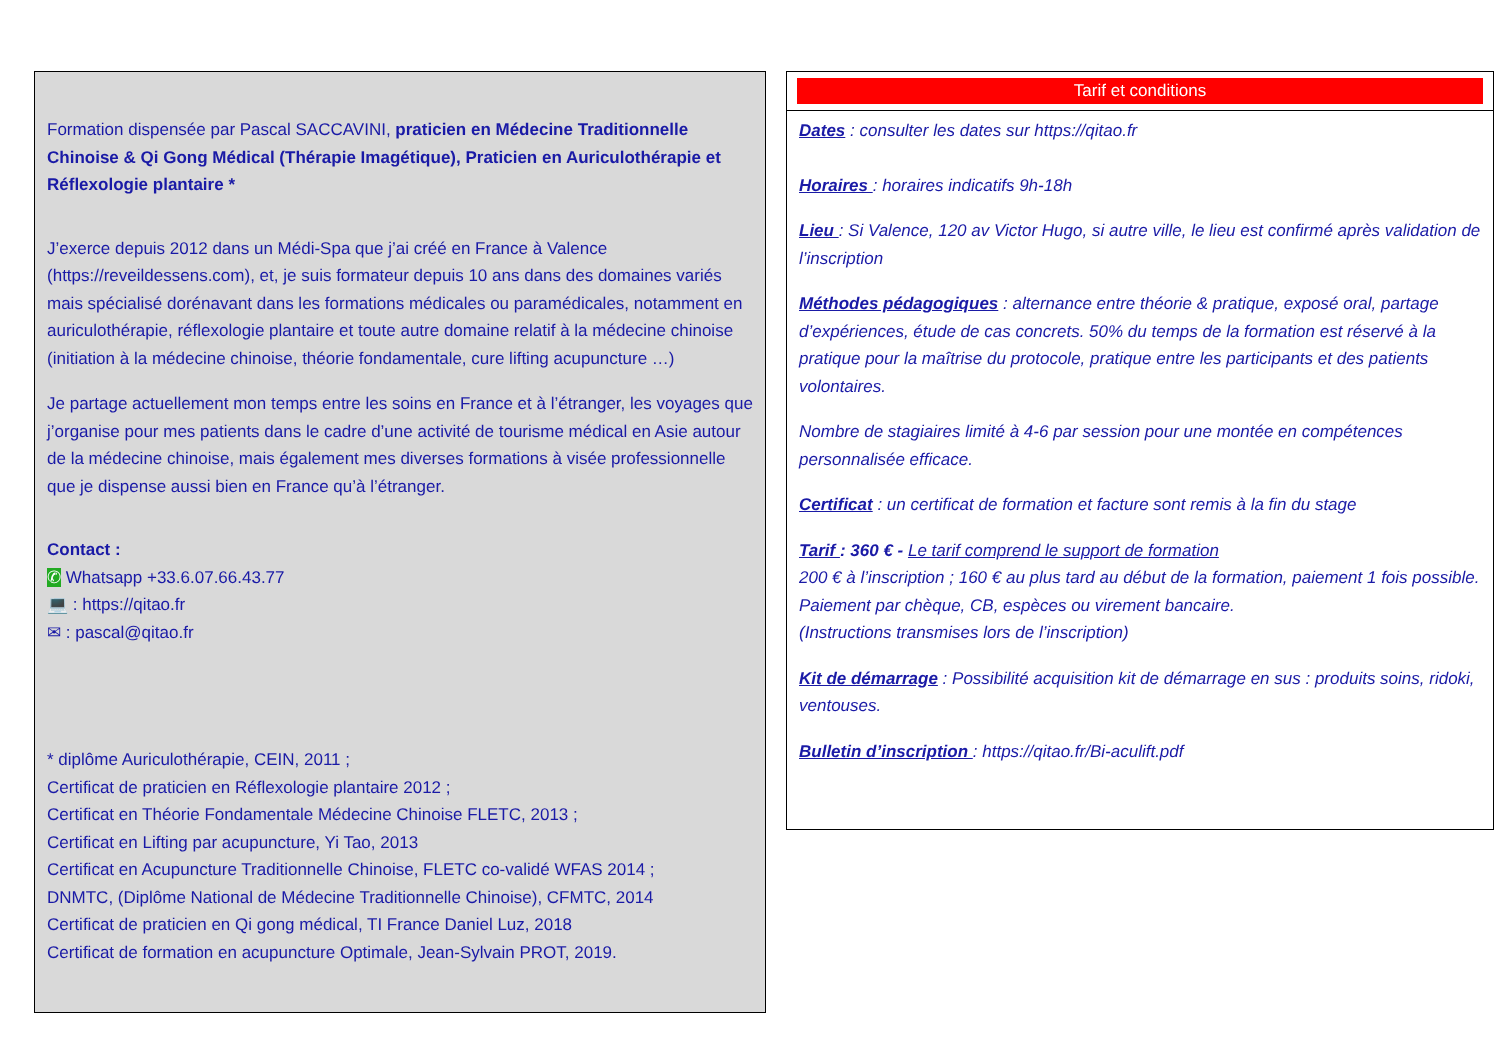Formation dispensée par Pascal SACCAVINI, praticien en Médecine Traditionnelle Chinoise & Qi Gong Médical (Thérapie Imagétique), Praticien en Auriculothérapie et Réflexologie plantaire *
J’exerce depuis 2012 dans un Médi-Spa que j’ai créé en France à Valence (https://reveildessens.com), et, je suis formateur depuis 10 ans dans des domaines variés mais spécialisé dorénavant dans les formations médicales ou paramédicales, notamment en auriculothérapie, réflexologie plantaire et toute autre domaine relatif à la médecine chinoise (initiation à la médecine chinoise, théorie fondamentale, cure lifting acupuncture …)
Je partage actuellement mon temps entre les soins en France et à l’étranger, les voyages que j’organise pour mes patients dans le cadre d’une activité de tourisme médical en Asie autour de la médecine chinoise, mais également mes diverses formations à visée professionnelle que je dispense aussi bien en France qu’à l’étranger.
Contact :
✆ Whatsapp +33.6.07.66.43.77
💻 : https://qitao.fr
✉ : pascal@qitao.fr
* diplôme Auriculothérapie, CEIN, 2011 ;
Certificat de praticien en Réflexologie plantaire 2012 ;
Certificat en Théorie Fondamentale Médecine Chinoise FLETC, 2013 ;
Certificat en Lifting par acupuncture, Yi Tao, 2013
Certificat en Acupuncture Traditionnelle Chinoise, FLETC co-validé WFAS 2014 ;
DNMTC, (Diplôme National de Médecine Traditionnelle Chinoise), CFMTC, 2014
Certificat de praticien en Qi gong médical, TI France Daniel Luz, 2018
Certificat de formation en acupuncture Optimale, Jean-Sylvain PROT, 2019.
Tarif et conditions
Dates : consulter les dates sur https://qitao.fr
Horaires : horaires indicatifs 9h-18h
Lieu : Si Valence, 120 av Victor Hugo, si autre ville, le lieu est confirmé après validation de l’inscription
Méthodes pédagogiques : alternance entre théorie & pratique, exposé oral, partage d’expériences, étude de cas concrets. 50% du temps de la formation est réservé à la pratique pour la maîtrise du protocole, pratique entre les participants et des patients volontaires.
Nombre de stagiaires limité à 4-6 par session pour une montée en compétences personnalisée efficace.
Certificat : un certificat de formation et facture sont remis à la fin du stage
Tarif : 360 € - Le tarif comprend le support de formation
200 € à l’inscription ; 160 € au plus tard au début de la formation, paiement 1 fois possible. Paiement par chèque, CB, espèces ou virement bancaire.
(Instructions transmises lors de l’inscription)
Kit de démarrage : Possibilité acquisition kit de démarrage en sus : produits soins, ridoki, ventouses.
Bulletin d’inscription : https://qitao.fr/Bi-aculift.pdf